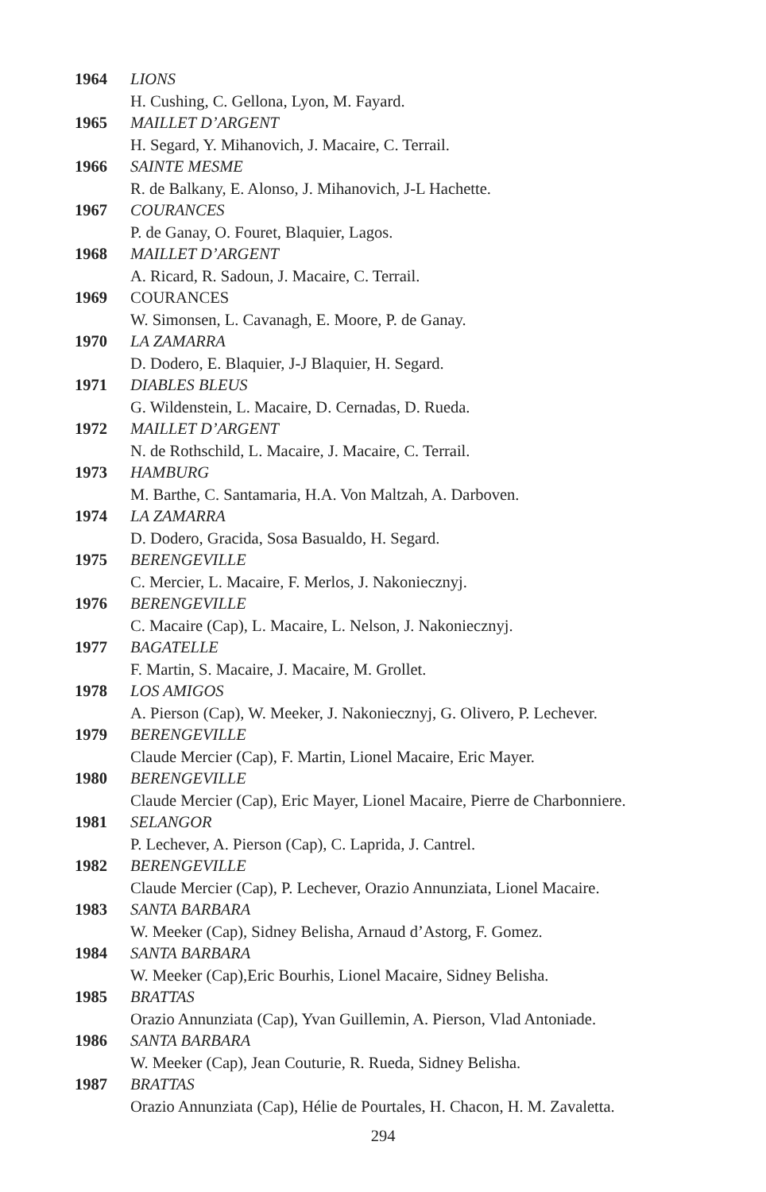1964 LIONS
H. Cushing, C. Gellona, Lyon, M. Fayard.
1965 MAILLET D’ARGENT
H. Segard, Y. Mihanovich, J. Macaire, C. Terrail.
1966 SAINTE MESME
R. de Balkany, E. Alonso, J. Mihanovich, J-L Hachette.
1967 COURANCES
P. de Ganay, O. Fouret, Blaquier, Lagos.
1968 MAILLET D’ARGENT
A. Ricard, R. Sadoun, J. Macaire, C. Terrail.
1969 COURANCES
W. Simonsen, L. Cavanagh, E. Moore, P. de Ganay.
1970 LA ZAMARRA
D. Dodero, E. Blaquier, J-J Blaquier, H. Segard.
1971 DIABLES BLEUS
G. Wildenstein, L. Macaire, D. Cernadas, D. Rueda.
1972 MAILLET D’ARGENT
N. de Rothschild, L. Macaire, J. Macaire, C. Terrail.
1973 HAMBURG
M. Barthe, C. Santamaria, H.A. Von Maltzah, A. Darboven.
1974 LA ZAMARRA
D. Dodero, Gracida, Sosa Basualdo, H. Segard.
1975 BERENGEVILLE
C. Mercier, L. Macaire, F. Merlos, J. Nakoniecznyj.
1976 BERENGEVILLE
C. Macaire (Cap), L. Macaire, L. Nelson, J. Nakoniecznyj.
1977 BAGATELLE
F. Martin, S. Macaire, J. Macaire, M. Grollet.
1978 LOS AMIGOS
A. Pierson (Cap), W. Meeker, J. Nakoniecznyj, G. Olivero, P. Lechever.
1979 BERENGEVILLE
Claude Mercier (Cap), F. Martin, Lionel Macaire, Eric Mayer.
1980 BERENGEVILLE
Claude Mercier (Cap), Eric Mayer, Lionel Macaire, Pierre de Charbonniere.
1981 SELANGOR
P. Lechever, A. Pierson (Cap), C. Laprida, J. Cantrel.
1982 BERENGEVILLE
Claude Mercier (Cap), P. Lechever, Orazio Annunziata, Lionel Macaire.
1983 SANTA BARBARA
W. Meeker (Cap), Sidney Belisha, Arnaud d’Astorg, F. Gomez.
1984 SANTA BARBARA
W. Meeker (Cap),Eric Bourhis, Lionel Macaire, Sidney Belisha.
1985 BRATTAS
Orazio Annunziata (Cap), Yvan Guillemin, A. Pierson, Vlad Antoniade.
1986 SANTA BARBARA
W. Meeker (Cap), Jean Couturie, R. Rueda, Sidney Belisha.
1987 BRATTAS
Orazio Annunziata (Cap), Hélie de Pourtales, H. Chacon, H. M. Zavaletta.
294